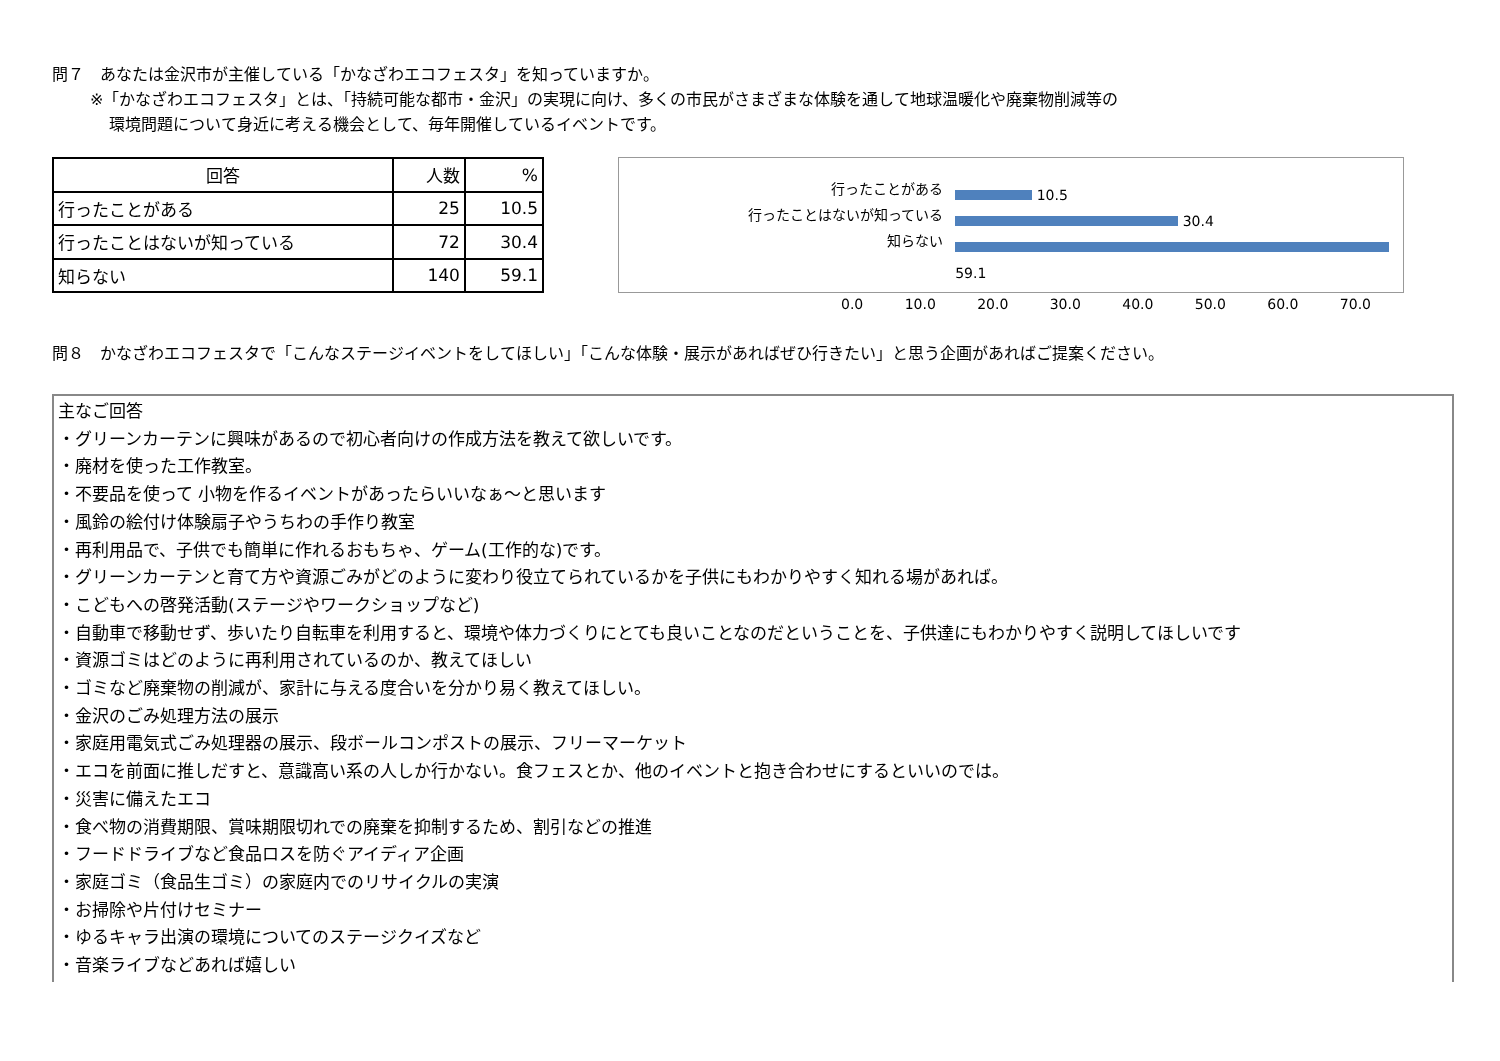問７　あなたは金沢市が主催している「かなざわエコフェスタ」を知っていますか。
※「かなざわエコフェスタ」とは、「持続可能な都市・金沢」の実現に向け、多くの市民がさまざまな体験を通して地球温暖化や廃棄物削減等の
環境問題について身近に考える機会として、毎年開催しているイベントです。
| 回答 | 人数 | % |
| --- | --- | --- |
| 行ったことがある | 25 | 10.5 |
| 行ったことはないが知っている | 72 | 30.4 |
| 知らない | 140 | 59.1 |
行ったことがある
行ったことはないが知っている
知らない
10.5
30.4
59.1
0.0 10.0 20.0 30.0 40.0 50.0 60.0 70.0
問８　かなざわエコフェスタで「こんなステージイベントをしてほしい」「こんな体験・展示があればぜひ行きたい」と思う企画があればご提案ください。
主なご回答
・グリーンカーテンに興味があるので初心者向けの作成方法を教えて欲しいです。
・廃材を使った工作教室。
・不要品を使って 小物を作るイベントがあったらいいなぁ～と思います
・風鈴の絵付け体験扇子やうちわの手作り教室
・再利用品で、子供でも簡単に作れるおもちゃ、ゲーム(工作的な)です。
・グリーンカーテンと育て方や資源ごみがどのように変わり役立てられているかを子供にもわかりやすく知れる場があれば。
・こどもへの啓発活動(ステージやワークショップなど)
・自動車で移動せず、歩いたり自転車を利用すると、環境や体力づくりにとても良いことなのだということを、子供達にもわかりやすく説明してほしいです
・資源ゴミはどのように再利用されているのか、教えてほしい
・ゴミなど廃棄物の削減が、家計に与える度合いを分かり易く教えてほしい。
・金沢のごみ処理方法の展示
・家庭用電気式ごみ処理器の展示、段ボールコンポストの展示、フリーマーケット
・エコを前面に推しだすと、意識高い系の人しか行かない。食フェスとか、他のイベントと抱き合わせにするといいのでは。
・災害に備えたエコ
・食べ物の消費期限、賞味期限切れでの廃棄を抑制するため、割引などの推進
・フードドライブなど食品ロスを防ぐアイディア企画
・家庭ゴミ（食品生ゴミ）の家庭内でのリサイクルの実演
・お掃除や片付けセミナー
・ゆるキャラ出演の環境についてのステージクイズなど
・音楽ライブなどあれば嬉しい